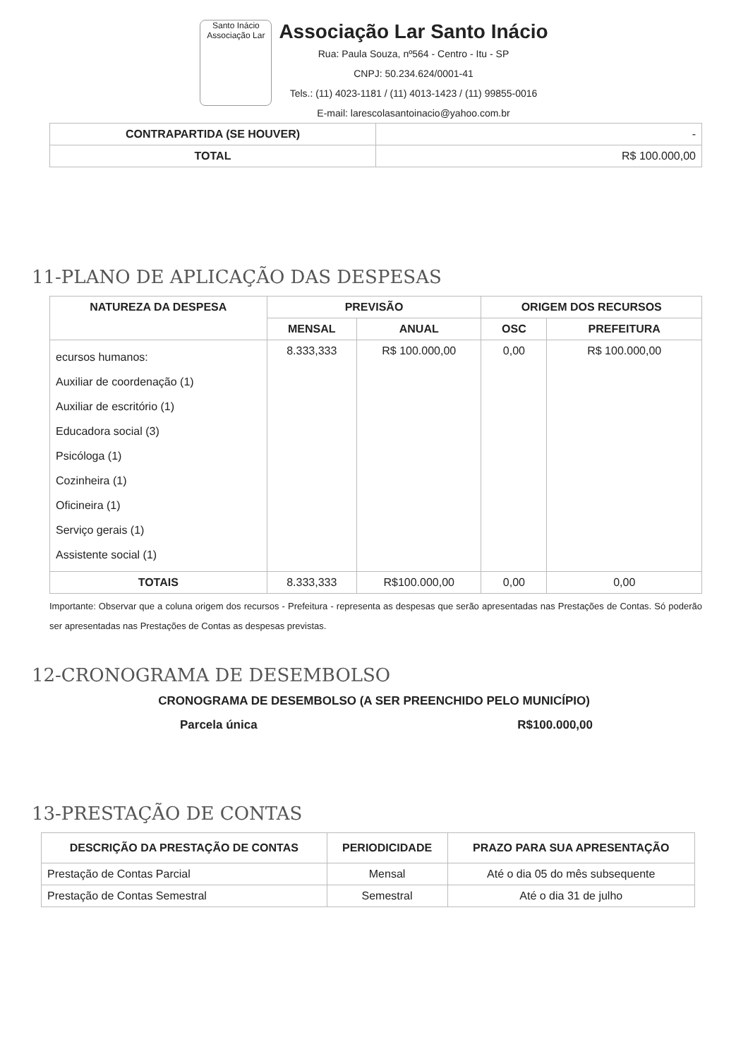Santo Inácio
Associação Lar
Associação Lar Santo Inácio
Rua: Paula Souza, nº564 - Centro - Itu - SP
CNPJ: 50.234.624/0001-41
Tels.: (11) 4023-1181 / (11) 4013-1423 / (11) 99855-0016
E-mail: larescolasantoinacio@yahoo.com.br
| CONTRAPARTIDA (SE HOUVER) | - |
| TOTAL | R$ 100.000,00 |
11-PLANO DE APLICAÇÃO DAS DESPESAS
| NATUREZA DA DESPESA | PREVISÃO | | ORIGEM DOS RECURSOS | |
| --- | --- | --- | --- | --- |
| | MENSAL | ANUAL | OSC | PREFEITURA |
| ecursos humanos: Auxiliar de coordenação (1) Auxiliar de escritório (1) Educadora social (3) Psicóloga (1) Cozinheira (1) Oficineira (1) Serviço gerais (1) Assistente social (1) | 8.333,333 | R$ 100.000,00 | 0,00 | R$ 100.000,00 |
| TOTAIS | 8.333,333 | R$100.000,00 | 0,00 | 0,00 |
Importante: Observar que a coluna origem dos recursos - Prefeitura - representa as despesas que serão apresentadas nas Prestações de Contas. Só poderão ser apresentadas nas Prestações de Contas as despesas previstas.
12-CRONOGRAMA DE DESEMBOLSO
CRONOGRAMA DE DESEMBOLSO (A SER PREENCHIDO PELO MUNICÍPIO)
Parcela única R$100.000,00
13-PRESTAÇÃO DE CONTAS
| DESCRIÇÃO DA PRESTAÇÃO DE CONTAS | PERIODICIDADE | PRAZO PARA SUA APRESENTAÇÃO |
| --- | --- | --- |
| Prestação de Contas Parcial | Mensal | Até o dia 05 do mês subsequente |
| Prestação de Contas Semestral | Semestral | Até o dia 31 de julho |